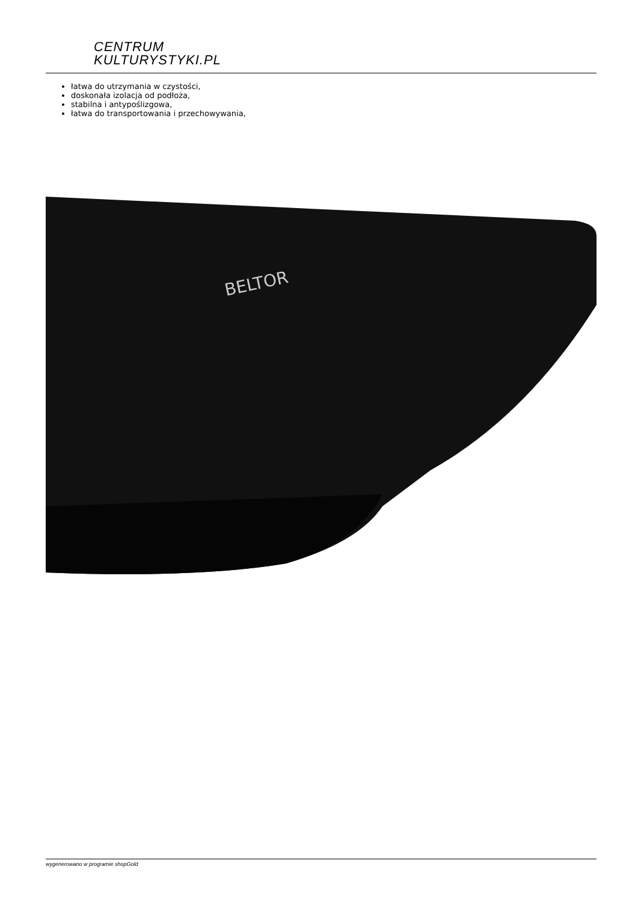CENTRUM
KULTURYSTYKI.PL
łatwa do utrzymania w czystości,
doskonała izolacja od podłoża,
stabilna i antypoślizgowa,
łatwa do transportowania i przechowywania,
BELTOR
wygenerowano w programie shopGold